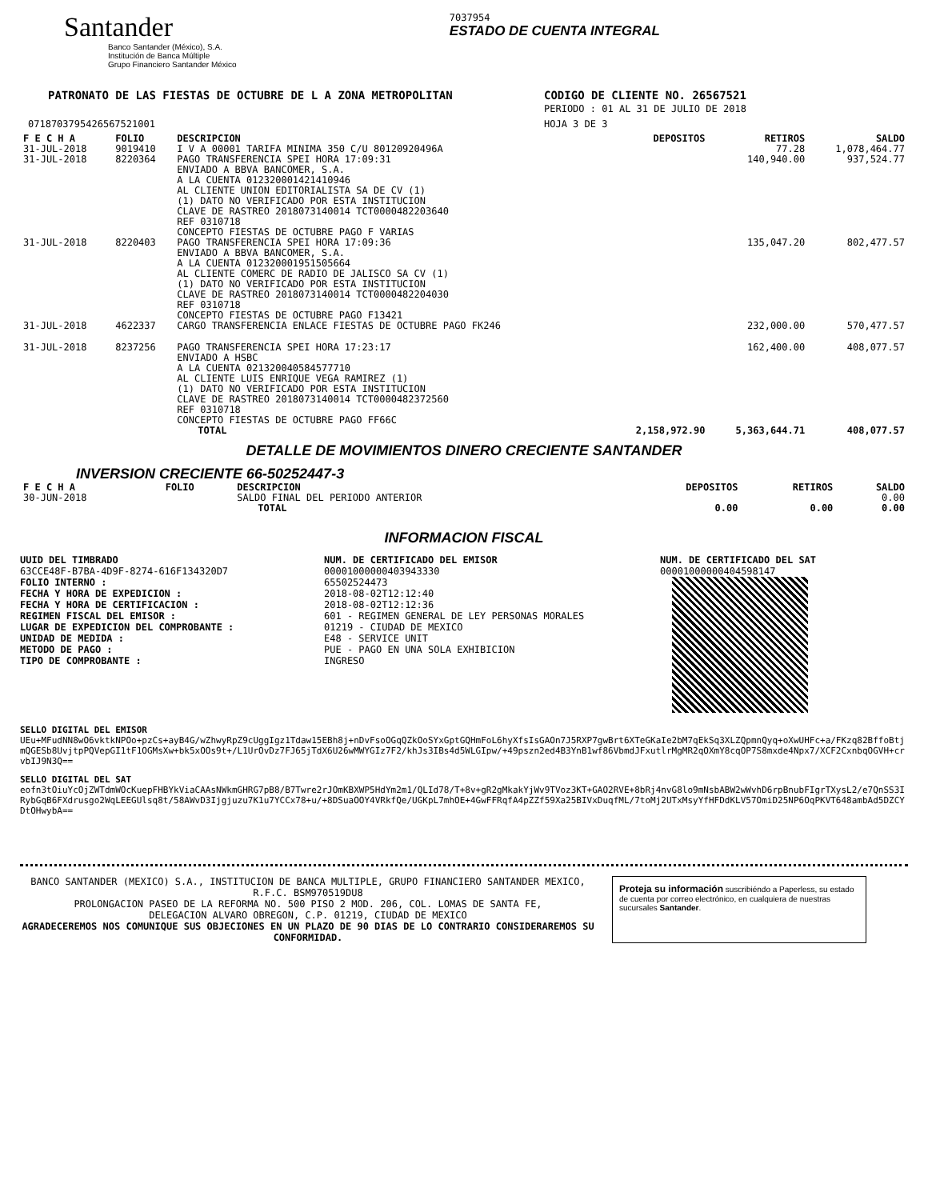Santander
Banco Santander (México), S.A.
Institución de Banca Múltiple
Grupo Financiero Santander México
7037954
ESTADO DE CUENTA INTEGRAL
PATRONATO DE LAS FIESTAS DE OCTUBRE DE L A ZONA METROPOLITAN CODIGO DE CLIENTE NO. 26567521
PERIODO : 01 AL 31 DE JULIO DE 2018
071870379542656752100​1 HOJA 3 DE 3
| F E C H A | FOLIO | DESCRIPCION | DEPOSITOS | RETIROS | SALDO |
| --- | --- | --- | --- | --- | --- |
| 31-JUL-2018 | 9019410 | I V A 00001 TARIFA MINIMA 350 C/U 80120920496A | | 77.28 | 1,078,464.77 |
| 31-JUL-2018 | 8220364 | PAGO TRANSFERENCIA SPEI HORA 17:09:31 ENVIADO A BBVA BANCOMER, S.A. A LA CUENTA 012320001421410946 AL CLIENTE UNION EDITORIALISTA SA DE CV (1) (1) DATO NO VERIFICADO POR ESTA INSTITUCION CLAVE DE RASTREO 2018073140014 TCT0000482203640 REF 0310718 CONCEPTO FIESTAS DE OCTUBRE PAGO F VARIAS | | 140,940.00 | 937,524.77 |
| 31-JUL-2018 | 8220403 | PAGO TRANSFERENCIA SPEI HORA 17:09:36 ENVIADO A BBVA BANCOMER, S.A. A LA CUENTA 012320001951505664 AL CLIENTE COMERC DE RADIO DE JALISCO SA CV (1) (1) DATO NO VERIFICADO POR ESTA INSTITUCION CLAVE DE RASTREO 2018073140014 TCT0000482204030 REF 0310718 CONCEPTO FIESTAS DE OCTUBRE PAGO F13421 | | 135,047.20 | 802,477.57 |
| 31-JUL-2018 | 4622337 | CARGO TRANSFERENCIA ENLACE FIESTAS DE OCTUBRE PAGO FK246 | | 232,000.00 | 570,477.57 |
| 31-JUL-2018 | 8237256 | PAGO TRANSFERENCIA SPEI HORA 17:23:17 ENVIADO A HSBC A LA CUENTA 021320040584577710 AL CLIENTE LUIS ENRIQUE VEGA RAMIREZ (1) (1) DATO NO VERIFICADO POR ESTA INSTITUCION CLAVE DE RASTREO 2018073140014 TCT0000482372560 REF 0310718 CONCEPTO FIESTAS DE OCTUBRE PAGO FF66C | | 162,400.00 | 408,077.57 |
| | | TOTAL | 2,158,972.90 | 5,363,644.71 | 408,077.57 |
DETALLE DE MOVIMIENTOS DINERO CRECIENTE SANTANDER
INVERSION CRECIENTE 66-50252447-3
| F E C H A | FOLIO | DESCRIPCION | DEPOSITOS | RETIROS | SALDO |
| --- | --- | --- | --- | --- | --- |
| 30-JUN-2018 | | SALDO FINAL DEL PERIODO ANTERIOR | | | 0.00 |
| | | TOTAL | 0.00 | 0.00 | 0.00 |
INFORMACION FISCAL
UUID DEL TIMBRADO
63CCE48F-B7BA-4D9F-8274-616F134320D7
FOLIO INTERNO :
FECHA Y HORA DE EXPEDICION :
FECHA Y HORA DE CERTIFICACION :
REGIMEN FISCAL DEL EMISOR :
LUGAR DE EXPEDICION DEL COMPROBANTE :
UNIDAD DE MEDIDA :
METODO DE PAGO :
TIPO DE COMPROBANTE :
NUM. DE CERTIFICADO DEL EMISOR
00001000000403943330
65502524473
2018-08-02T12:12:40
2018-08-02T12:12:36
601 - REGIMEN GENERAL DE LEY PERSONAS MORALES
01219 - CIUDAD DE MEXICO
E48 - SERVICE UNIT
PUE - PAGO EN UNA SOLA EXHIBICION
INGRESO
NUM. DE CERTIFICADO DEL SAT
00001000000404598147
SELLO DIGITAL DEL EMISOR
UEu+MFudNN8wO6vktkNPOo+pzCs+ayB4G/wZhwyRpZ9cUggIgz1Tdaw15EBh8j+nDvFsoOGqQZkOoSYxGptGQHmFoL6hyXfsIsGAOn7J5RXP7gwBrt6XTeGKaIe2bM7qEkSq3XLZQpmnQyq+oXwUHFc+a/FKzq82BffoBtjmQGESb8UvjtpPQVepGI1tF1OGMsXw+bk5xOOs9t+/L1UrOvDz7FJ65jTdX6U26wMWYGIz7F2/khJs3IBs4d5WLGIpw/+49pszn2ed4B3YnB1wf86VbmdJFxutlrMgMR2qOXmY8cqOP7S8mxde4Npx7/XCF2CxnbqOGVH+crvbIJ9N3Q==
SELLO DIGITAL DEL SAT
eofn3tOiuYcOjZWTdmWOcKuepFHBYkViaCAAsNWkmGHRG7pB8/B7Twre2rJOmKBXWP5HdYm2m1/QLId78/T+8v+gR2gMkakYjWv9TVoz3KT+GAO2RVE+8bRj4nvG8lo9mNsbABW2wWvhD6rpBnubFIgrTXysL2/e7QnSS3IRybGqB6FXdrusgo2WqLEEGUlsq8t/58AWvD3Ijgjuzu7K1u7YCCx78+u/+8DSuaOOY4VRkfQe/UGKpL7mhOE+4GwFFRqfA4pZZf59Xa25BIVxDuqfML/7toMj2UTxMsyYfHFDdKLV57OmiD25NP6OqPKVT648ambAd5DZCYDtOHwybA==
BANCO SANTANDER (MEXICO) S.A., INSTITUCION DE BANCA MULTIPLE, GRUPO FINANCIERO SANTANDER MEXICO,
R.F.C. BSM970519DU8
PROLONGACION PASEO DE LA REFORMA NO. 500 PISO 2 MOD. 206, COL. LOMAS DE SANTA FE,
DELEGACION ALVARO OBREGON, C.P. 01219, CIUDAD DE MEXICO
AGRADECEREMOS NOS COMUNIQUE SUS OBJECIONES EN UN PLAZO DE 90 DIAS DE LO CONTRARIO CONSIDERAREMOS SU CONFORMIDAD.
Proteja su información suscribiéndo a Paperless, su estado de cuenta por correo electrónico, en cualquiera de nuestras sucursales Santander.